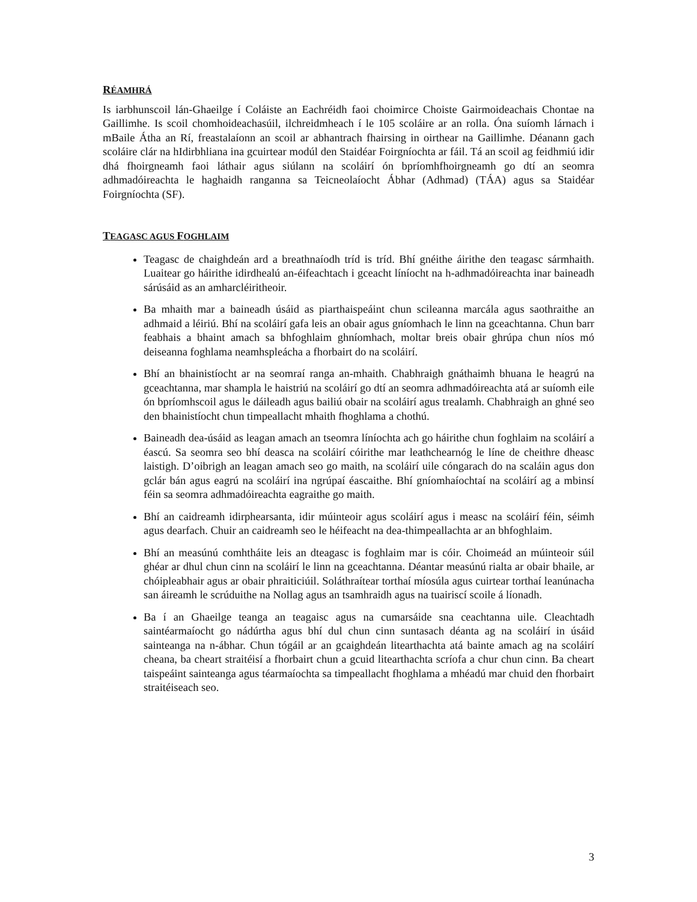RÉAMHRÁ
Is iarbhunscoil lán-Ghaeilge í Coláiste an Eachréidh faoi choimirce Choiste Gairmoideachais Chontae na Gaillimhe. Is scoil chomhoideachasúil, ilchreidmheach í le 105 scoláire ar an rolla. Óna suíomh lárnach i mBaile Átha an Rí, freastalaíonn an scoil ar abhantrach fhairsing in oirthear na Gaillimhe. Déanann gach scoláire clár na hIdirbhliana ina gcuirtear modúl den Staidéar Foirgníochta ar fáil. Tá an scoil ag feidhmiú idir dhá fhoirgneamh faoi láthair agus siúlann na scoláirí ón bpríomhfhoirgneamh go dtí an seomra adhmadóireachta le haghaidh ranganna sa Teicneolaíocht Ábhar (Adhmad) (TÁA) agus sa Staidéar Foirgníochta (SF).
TEAGASC AGUS FOGHLAIM
Teagasc de chaighdeán ard a breathnaíodh tríd is tríd. Bhí gnéithe áirithe den teagasc sármhaith. Luaitear go háirithe idirdhealú an-éifeachtach i gceacht líníocht na h-adhmadóireachta inar baineadh sárúsáid as an amharcléiritheoir.
Ba mhaith mar a baineadh úsáid as piarthaispeáint chun scileanna marcála agus saothraithe an adhmaid a léiriú. Bhí na scoláirí gafa leis an obair agus gníomhach le linn na gceachtanna. Chun barr feabhais a bhaint amach sa bhfoghlaim ghníomhach, moltar breis obair ghrúpa chun níos mó deiseanna foghlama neamhspleácha a fhorbairt do na scoláirí.
Bhí an bhainistíocht ar na seomraí ranga an-mhaith. Chabhraigh gnáthaimh bhuana le heagrú na gceachtanna, mar shampla le haistriú na scoláirí go dtí an seomra adhmadóireachta atá ar suíomh eile ón bpríomhscoil agus le dáileadh agus bailiú obair na scoláirí agus trealamh. Chabhraigh an ghné seo den bhainistíocht chun timpeallacht mhaith fhoghlama a chothú.
Baineadh dea-úsáid as leagan amach an tseomra líníochta ach go háirithe chun foghlaim na scoláirí a éascú. Sa seomra seo bhí deasca na scoláirí cóirithe mar leathchearnóg le líne de cheithre dheasc laistigh. D’oibrigh an leagan amach seo go maith, na scoláirí uile cóngarach do na scaláin agus don gclár bán agus eagrú na scoláirí ina ngrúpaí éascaithe. Bhí gníomhaíochtaí na scoláirí ag a mbinsí féin sa seomra adhmadóireachta eagraithe go maith.
Bhí an caidreamh idirphearsanta, idir múinteoir agus scoláirí agus i measc na scoláirí féin, séimh agus dearfach. Chuir an caidreamh seo le héifeacht na dea-thimpeallachta ar an bhfoghlaim.
Bhí an measúnú comhtháite leis an dteagasc is foghlaim mar is cóir. Choimeád an múinteoir súil ghéar ar dhul chun cinn na scoláirí le linn na gceachtanna. Déantar measúnú rialta ar obair bhaile, ar chóipleabhair agus ar obair phraiticiúil. Soláthraítear torthaí míosúla agus cuirtear torthaí leanúnacha san áireamh le scrúduithe na Nollag agus an tsamhraidh agus na tuairiscí scoile á líonadh.
Ba í an Ghaeilge teanga an teagaisc agus na cumarsáide sna ceachtanna uile. Cleachtadh saintéarmaíocht go nádúrtha agus bhí dul chun cinn suntasach déanta ag na scoláirí in úsáid sainteanga na n-ábhar. Chun tógáil ar an gcaighdeán litearthachta atá bainte amach ag na scoláirí cheana, ba cheart straitéisí a fhorbairt chun a gcuid litearthachta scríofa a chur chun cinn. Ba cheart taispeáint sainteanga agus téarmaíochta sa timpeallacht fhoghlama a mhéadú mar chuid den fhorbairt straitéiseach seo.
3